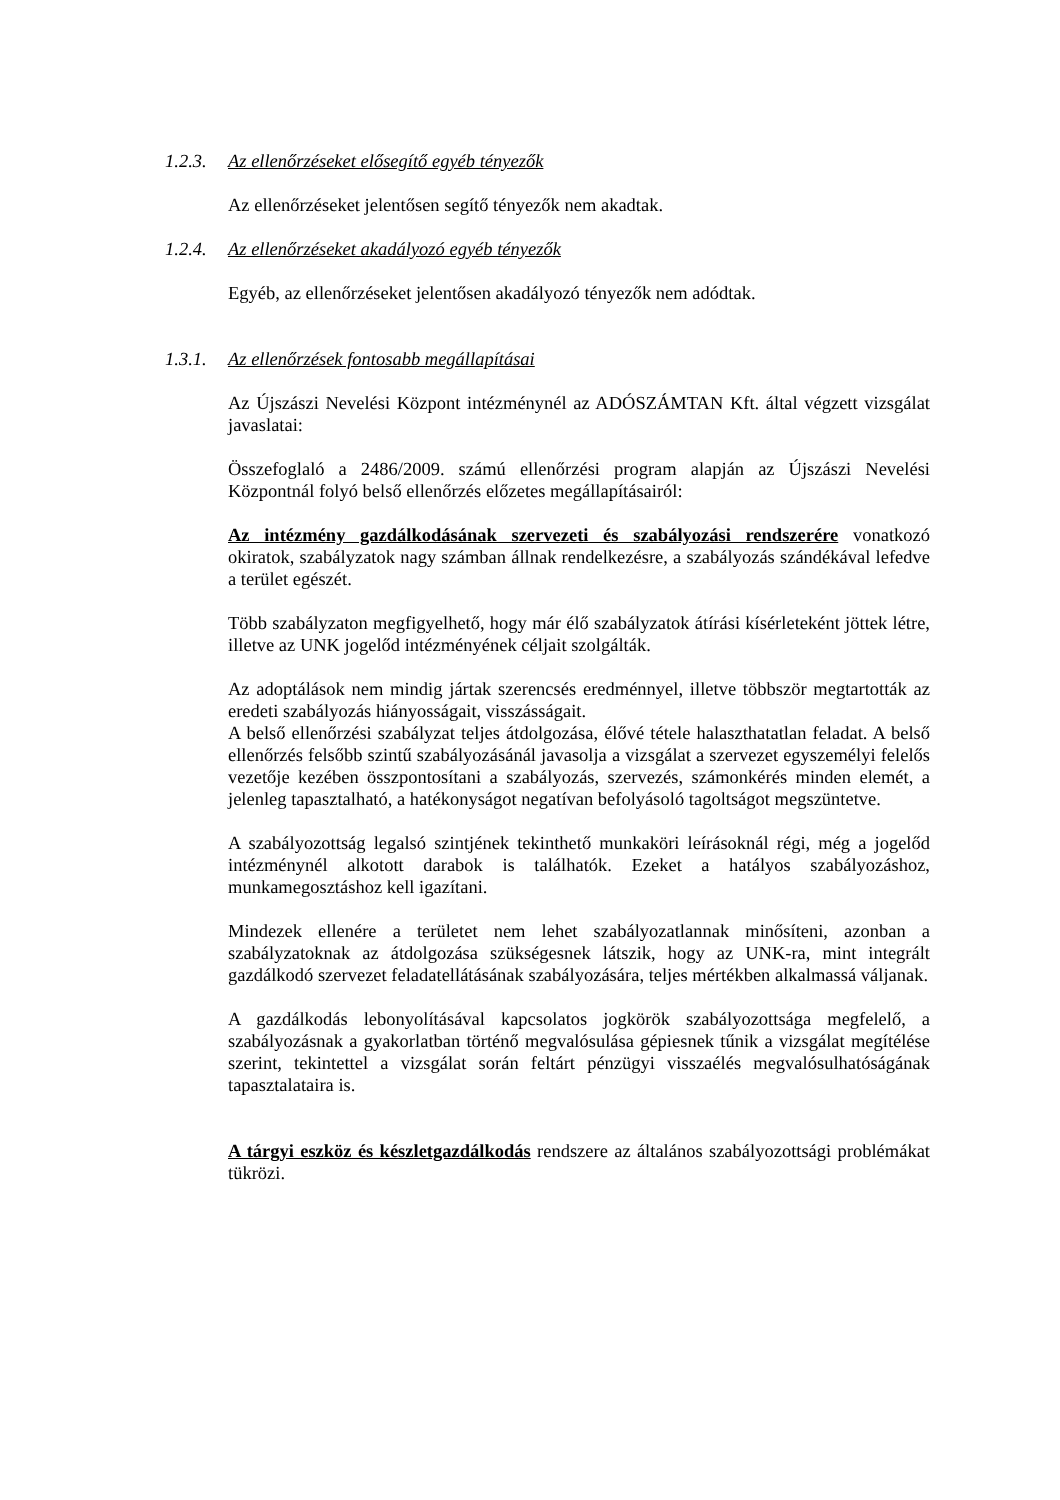1.2.3. Az ellenőrzéseket elősegítő egyéb tényezők
Az ellenőrzéseket jelentősen segítő tényezők nem akadtak.
1.2.4. Az ellenőrzéseket akadályozó egyéb tényezők
Egyéb, az ellenőrzéseket jelentősen akadályozó tényezők nem adódtak.
1.3.1. Az ellenőrzések fontosabb megállapításai
Az Újszászi Nevelési Központ intézménynél az ADÓSZÁMTAN Kft. által végzett vizsgálat javaslatai:
Összefoglaló a 2486/2009. számú ellenőrzési program alapján az Újszászi Nevelési Központnál folyó belső ellenőrzés előzetes megállapításairól:
Az intézmény gazdálkodásának szervezeti és szabályozási rendszerére vonatkozó okiratok, szabályzatok nagy számban állnak rendelkezésre, a szabályozás szándékával lefedve a terület egészét.
Több szabályzaton megfigyelhető, hogy már élő szabályzatok átírási kísérleteként jöttek létre, illetve az UNK jogelőd intézményének céljait szolgálták.
Az adoptálások nem mindig jártak szerencsés eredménnyel, illetve többször megtartották az eredeti szabályozás hiányosságait, visszásságait.
A belső ellenőrzési szabályzat teljes átdolgozása, élővé tétele halaszthatatlan feladat. A belső ellenőrzés felsőbb szintű szabályozásánál javasolja a vizsgálat a szervezet egyszemélyi felelős vezetője kezében összpontosítani a szabályozás, szervezés, számonkérés minden elemét, a jelenleg tapasztalható, a hatékonyságot negatívan befolyásoló tagoltságot megszüntetve.
A szabályozottság legalsó szintjének tekinthető munkaköri leírásoknál régi, még a jogelőd intézménynél alkotott darabok is találhatók. Ezeket a hatályos szabályozáshoz, munkamegosztáshoz kell igazítani.
Mindezek ellenére a területet nem lehet szabályozatlannak minősíteni, azonban a szabályzatoknak az átdolgozása szükségesnek látszik, hogy az UNK-ra, mint integrált gazdálkodó szervezet feladatellátásának szabályozására, teljes mértékben alkalmassá váljanak.
A gazdálkodás lebonyolításával kapcsolatos jogkörök szabályozottsága megfelelő, a szabályozásnak a gyakorlatban történő megvalósulása gépiesnek tűnik a vizsgálat megítélése szerint, tekintettel a vizsgálat során feltárt pénzügyi visszaélés megvalósulhatóságának tapasztalataira is.
A tárgyi eszköz és készletgazdálkodás rendszere az általános szabályozottsági problémákat tükrözi.